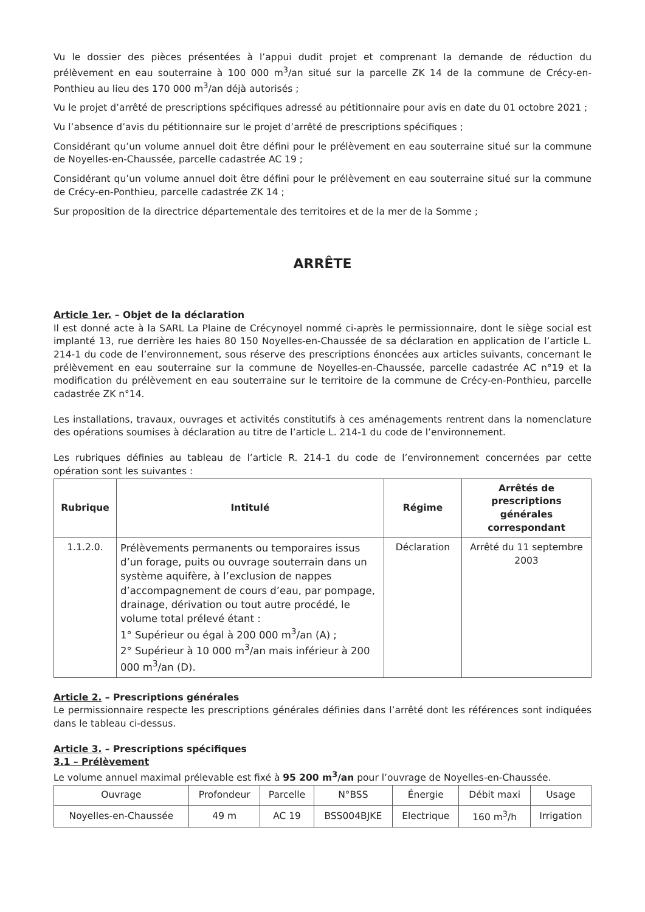Vu le dossier des pièces présentées à l’appui dudit projet et comprenant la demande de réduction du prélèvement en eau souterraine à 100 000 m<sup>3</sup>/an situé sur la parcelle ZK 14 de la commune de Crécy-en-Ponthieu au lieu des 170 000 m<sup>3</sup>/an déjà autorisés ;
Vu le projet d’arrêté de prescriptions spécifiques adressé au pétitionnaire pour avis en date du 01 octobre 2021 ;
Vu l’absence d’avis du pétitionnaire sur le projet d’arrêté de prescriptions spécifiques ;
Considérant qu’un volume annuel doit être défini pour le prélèvement en eau souterraine situé sur la commune de Noyelles-en-Chaussée, parcelle cadastrée AC 19 ;
Considérant qu’un volume annuel doit être défini pour le prélèvement en eau souterraine situé sur la commune de Crécy-en-Ponthieu, parcelle cadastrée ZK 14 ;
Sur proposition de la directrice départementale des territoires et de la mer de la Somme ;
ARRÊTE
Article 1er. – Objet de la déclaration
Il est donné acte à la SARL La Plaine de Crécynoyel nommé ci-après le permissionnaire, dont le siège social est implanté 13, rue derrière les haies 80 150 Noyelles-en-Chaussée de sa déclaration en application de l’article L. 214-1 du code de l’environnement, sous réserve des prescriptions énoncées aux articles suivants, concernant le prélèvement en eau souterraine sur la commune de Noyelles-en-Chaussée, parcelle cadastrée AC n°19 et la modification du prélèvement en eau souterraine sur le territoire de la commune de Crécy-en-Ponthieu, parcelle cadastrée ZK n°14.
Les installations, travaux, ouvrages et activités constitutifs à ces aménagements rentrent dans la nomenclature des opérations soumises à déclaration au titre de l’article L. 214-1 du code de l’environnement.
Les rubriques définies au tableau de l’article R. 214-1 du code de l’environnement concernées par cette opération sont les suivantes :
| Rubrique | Intitulé | Régime | Arrêtés de prescriptions générales correspondant |
| --- | --- | --- | --- |
| 1.1.2.0. | Prélèvements permanents ou temporaires issus d’un forage, puits ou ouvrage souterrain dans un système aquifère, à l’exclusion de nappes d’accompagnement de cours d’eau, par pompage, drainage, dérivation ou tout autre procédé, le volume total prélevé étant : 1° Supérieur ou égal à 200 000 m<sup>3</sup>/an (A) ; 2° Supérieur à 10 000 m<sup>3</sup>/an mais inférieur à 200 000 m<sup>3</sup>/an (D). | Déclaration | Arrêté du 11 septembre 2003 |
Article 2. – Prescriptions générales
Le permissionnaire respecte les prescriptions générales définies dans l’arrêté dont les références sont indiquées dans le tableau ci-dessus.
Article 3. – Prescriptions spécifiques
3.1 – Prélèvement
Le volume annuel maximal prélevable est fixé à 95 200 m<sup>3</sup>/an pour l’ouvrage de Noyelles-en-Chaussée.
| Ouvrage | Profondeur | Parcelle | N°BSS | Énergie | Débit maxi | Usage |
| --- | --- | --- | --- | --- | --- | --- |
| Noyelles-en-Chaussée | 49 m | AC 19 | BSS004BJKE | Electrique | 160 m<sup>3</sup>/h | Irrigation |